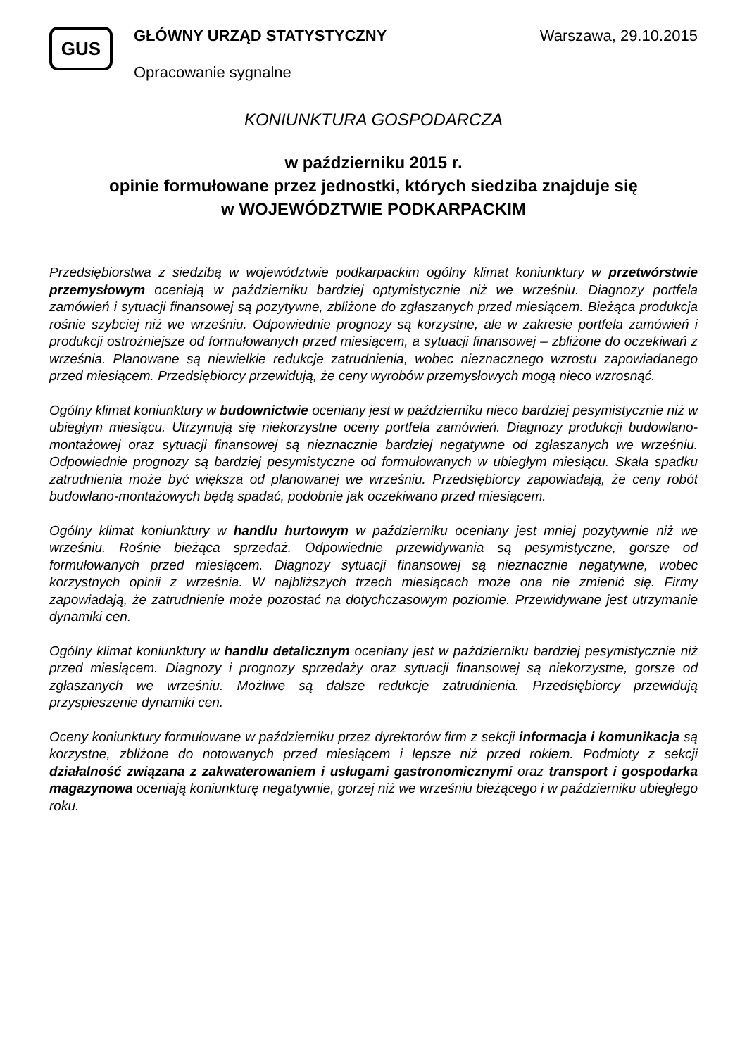GUS
GŁÓWNY URZĄD STATYSTYCZNY
Opracowanie sygnalne
Warszawa, 29.10.2015
KONIUNKTURA GOSPODARCZA
w październiku 2015 r.
opinie formułowane przez jednostki, których siedziba znajduje się
w WOJEWÓDZTWIE PODKARPACKIM
Przedsiębiorstwa z siedzibą w województwie podkarpackim ogólny klimat koniunktury w przetwórstwie przemysłowym oceniają w październiku bardziej optymistycznie niż we wrześniu. Diagnozy portfela zamówień i sytuacji finansowej są pozytywne, zbliżone do zgłaszanych przed miesiącem. Bieżąca produkcja rośnie szybciej niż we wrześniu. Odpowiednie prognozy są korzystne, ale w zakresie portfela zamówień i produkcji ostrożniejsze od formułowanych przed miesiącem, a sytuacji finansowej – zbliżone do oczekiwań z września. Planowane są niewielkie redukcje zatrudnienia, wobec nieznacznego wzrostu zapowiadanego przed miesiącem. Przedsiębiorcy przewidują, że ceny wyrobów przemysłowych mogą nieco wzrosnąć.
Ogólny klimat koniunktury w budownictwie oceniany jest w październiku nieco bardziej pesymistycznie niż w ubiegłym miesiącu. Utrzymują się niekorzystne oceny portfela zamówień. Diagnozy produkcji budowlano-montażowej oraz sytuacji finansowej są nieznacznie bardziej negatywne od zgłaszanych we wrześniu. Odpowiednie prognozy są bardziej pesymistyczne od formułowanych w ubiegłym miesiącu. Skala spadku zatrudnienia może być większa od planowanej we wrześniu. Przedsiębiorcy zapowiadają, że ceny robót budowlano-montażowych będą spadać, podobnie jak oczekiwano przed miesiącem.
Ogólny klimat koniunktury w handlu hurtowym w październiku oceniany jest mniej pozytywnie niż we wrześniu. Rośnie bieżąca sprzedaż. Odpowiednie przewidywania są pesymistyczne, gorsze od formułowanych przed miesiącem. Diagnozy sytuacji finansowej są nieznacznie negatywne, wobec korzystnych opinii z września. W najbliższych trzech miesiącach może ona nie zmienić się. Firmy zapowiadają, że zatrudnienie może pozostać na dotychczasowym poziomie. Przewidywane jest utrzymanie dynamiki cen.
Ogólny klimat koniunktury w handlu detalicznym oceniany jest w październiku bardziej pesymistycznie niż przed miesiącem. Diagnozy i prognozy sprzedaży oraz sytuacji finansowej są niekorzystne, gorsze od zgłaszanych we wrześniu. Możliwe są dalsze redukcje zatrudnienia. Przedsiębiorcy przewidują przyspieszenie dynamiki cen.
Oceny koniunktury formułowane w październiku przez dyrektorów firm z sekcji informacja i komunikacja są korzystne, zbliżone do notowanych przed miesiącem i lepsze niż przed rokiem. Podmioty z sekcji działalność związana z zakwaterowaniem i usługami gastronomicznymi oraz transport i gospodarka magazynowa oceniają koniunkturę negatywnie, gorzej niż we wrześniu bieżącego i w październiku ubiegłego roku.